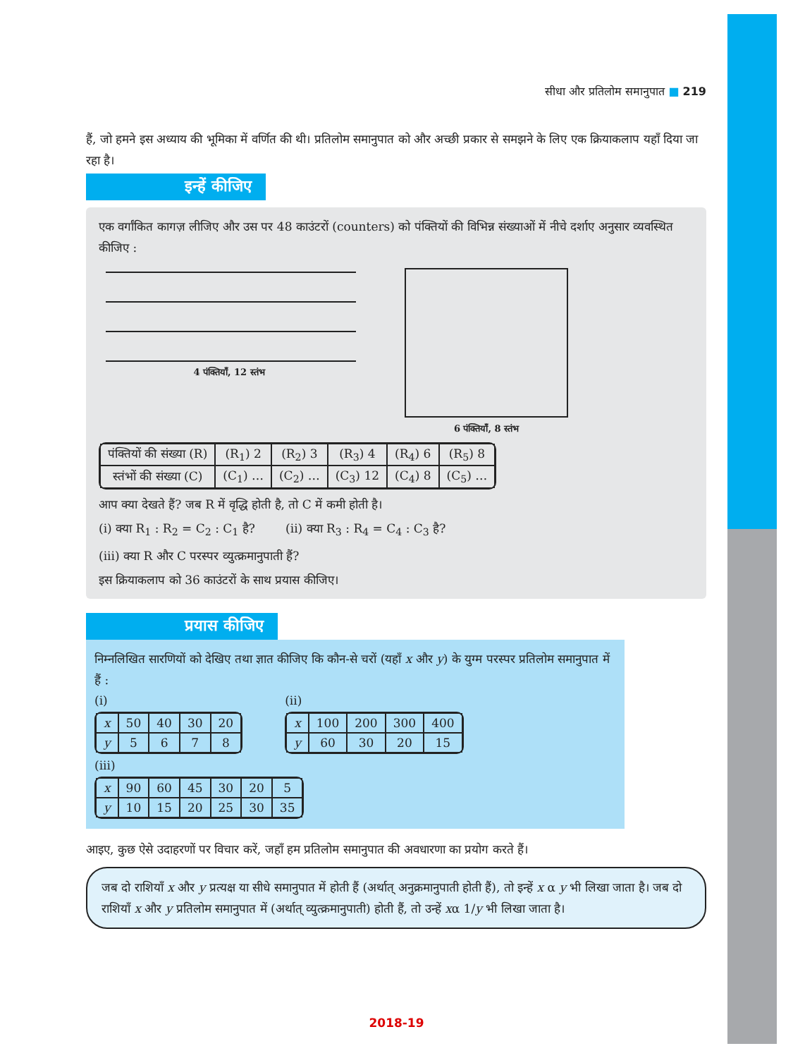सीधा और प्रतिलोम समानुपात ■ 219
हैं, जो हमने इस अध्याय की भूमिका में वर्णित की थी। प्रतिलोम समानुपात को और अच्छी प्रकार से समझने के लिए एक क्रियाकलाप यहाँ दिया जा रहा है।
इन्हें कीजिए
एक वर्गांकित कागज़ लीजिए और उस पर 48 काउंटरों (counters) को पंक्तियों की विभिन्न संख्याओं में नीचे दर्शाए अनुसार व्यवस्थित कीजिए :
4 पंक्तियाँ, 12 स्तंभ 6 पंक्तियाँ, 8 स्तंभ
| पंक्तियों की संख्या (R) | (R<sub>1</sub>) 2 | (R<sub>2</sub>) 3 | (R<sub>3</sub>) 4 | (R<sub>4</sub>) 6 | (R<sub>5</sub>) 8 |
| स्तंभों की संख्या (C) | (C<sub>1</sub>) … | (C<sub>2</sub>) … | (C<sub>3</sub>) 12 | (C<sub>4</sub>) 8 | (C<sub>5</sub>) … |
आप क्या देखते हैं? जब R में वृद्धि होती है, तो C में कमी होती है।
(i) क्या R<sub>1</sub> : R<sub>2</sub> = C<sub>2</sub> : C<sub>1</sub> है? (ii) क्या R<sub>3</sub> : R<sub>4</sub> = C<sub>4</sub> : C<sub>3</sub> है?
(iii) क्या R और C परस्पर व्युत्क्रमानुपाती हैं?
इस क्रियाकलाप को 36 काउंटरों के साथ प्रयास कीजिए।
प्रयास कीजिए
निम्नलिखित सारणियों को देखिए तथा ज्ञात कीजिए कि कौन-से चरों (यहाँ x और y) के युग्म परस्पर प्रतिलोम समानुपात में हैं :
(i)
| x | 50 | 40 | 30 | 20 |
| y | 5 | 6 | 7 | 8 |
(ii)
| x | 100 | 200 | 300 | 400 |
| y | 60 | 30 | 20 | 15 |
(iii)
| x | 90 | 60 | 45 | 30 | 20 | 5 |
| y | 10 | 15 | 20 | 25 | 30 | 35 |
आइए, कुछ ऐसे उदाहरणों पर विचार करें, जहाँ हम प्रतिलोम समानुपात की अवधारणा का प्रयोग करते हैं।
जब दो राशियाँ x और y प्रत्यक्ष या सीधे समानुपात में होती हैं (अर्थात् अनुक्रमानुपाती होती हैं), तो इन्हें x α y भी लिखा जाता है। जब दो राशियाँ x और y प्रतिलोम समानुपात में (अर्थात् व्युत्क्रमानुपाती) होती हैं, तो उन्हें xα 1/y भी लिखा जाता है।
2018-19